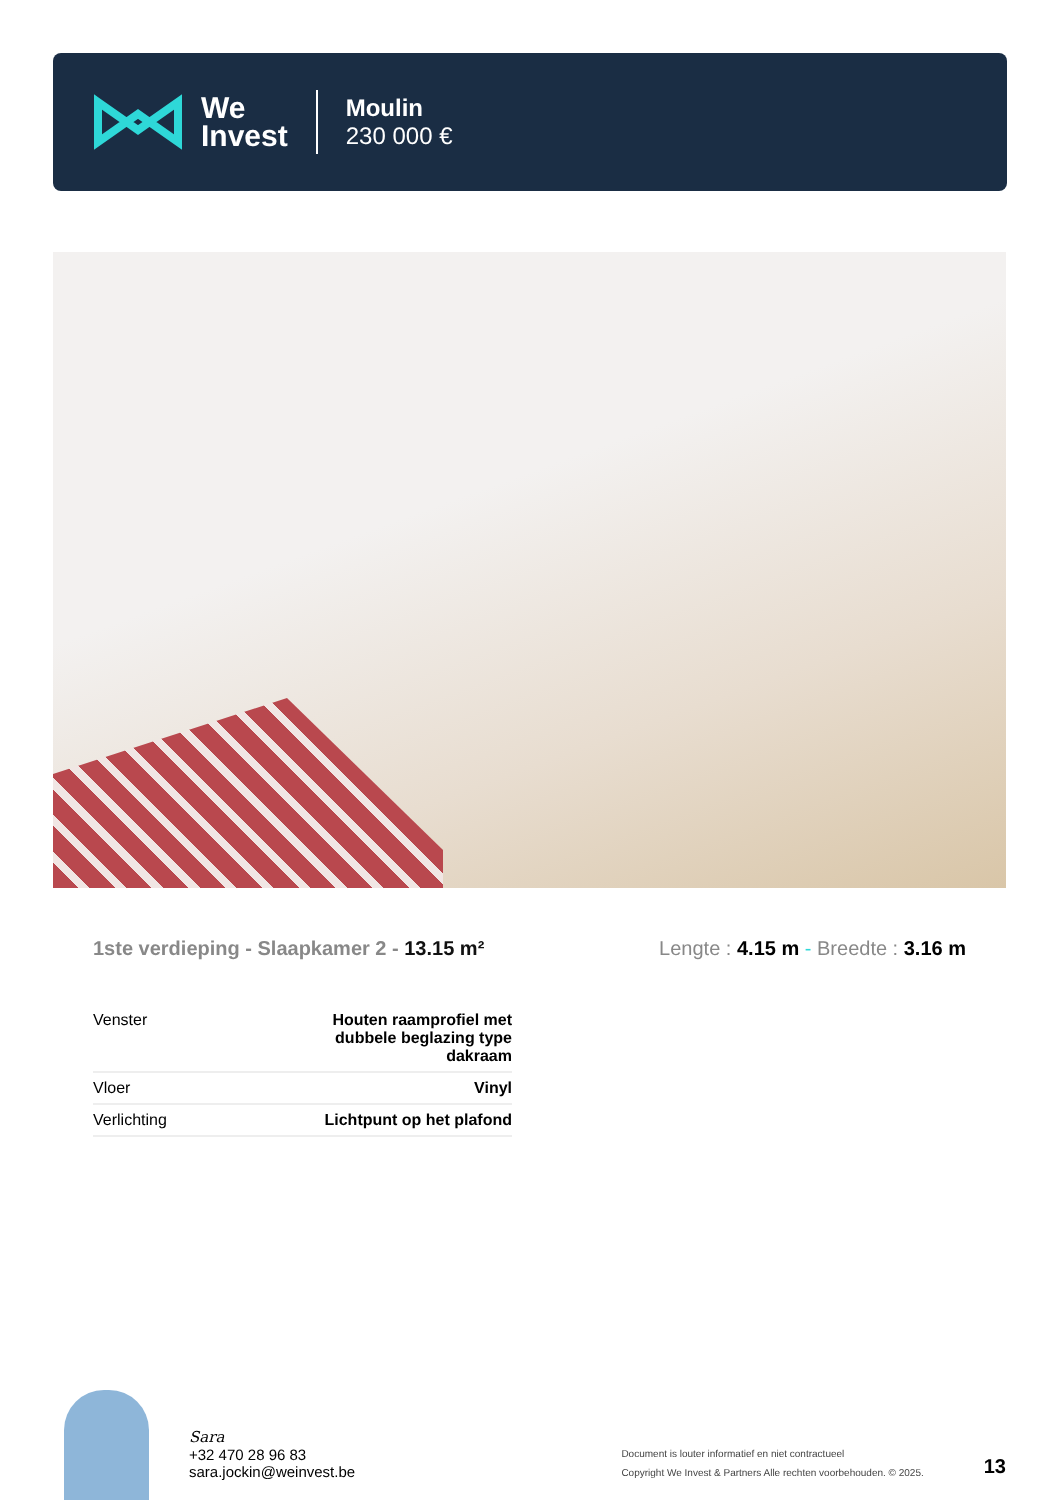We
Invest
Moulin
230 000 €
1ste verdieping - Slaapkamer 2 - 13.15 m²
Lengte : 4.15 m - Breedte : 3.16 m
| Venster | Houten raamprofiel met dubbele beglazing type dakraam |
| Vloer | Vinyl |
| Verlichting | Lichtpunt op het plafond |
Sara
+32 470 28 96 83
sara.jockin@weinvest.be
Document is louter informatief en niet contractueel
Copyright We Invest & Partners Alle rechten voorbehouden. © 2025.
13